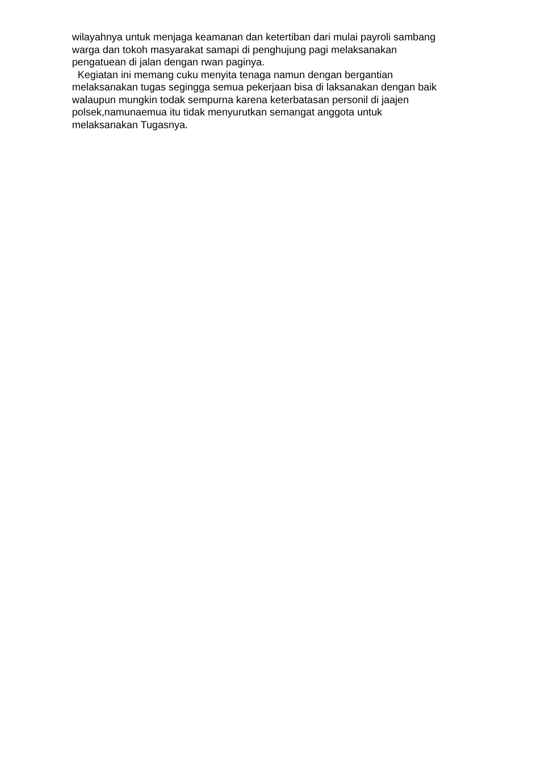wilayahnya untuk menjaga keamanan dan ketertiban dari mulai payroli sambang
warga dan tokoh masyarakat samapi di penghujung pagi melaksanakan
pengatuean di jalan dengan rwan paginya.
Kegiatan ini memang cuku menyita tenaga namun dengan bergantian
melaksanakan tugas segingga semua pekerjaan bisa di laksanakan dengan baik
walaupun mungkin todak sempurna karena keterbatasan personil di jaajen
polsek,namunaemua itu tidak menyurutkan semangat anggota untuk
melaksanakan Tugasnya.